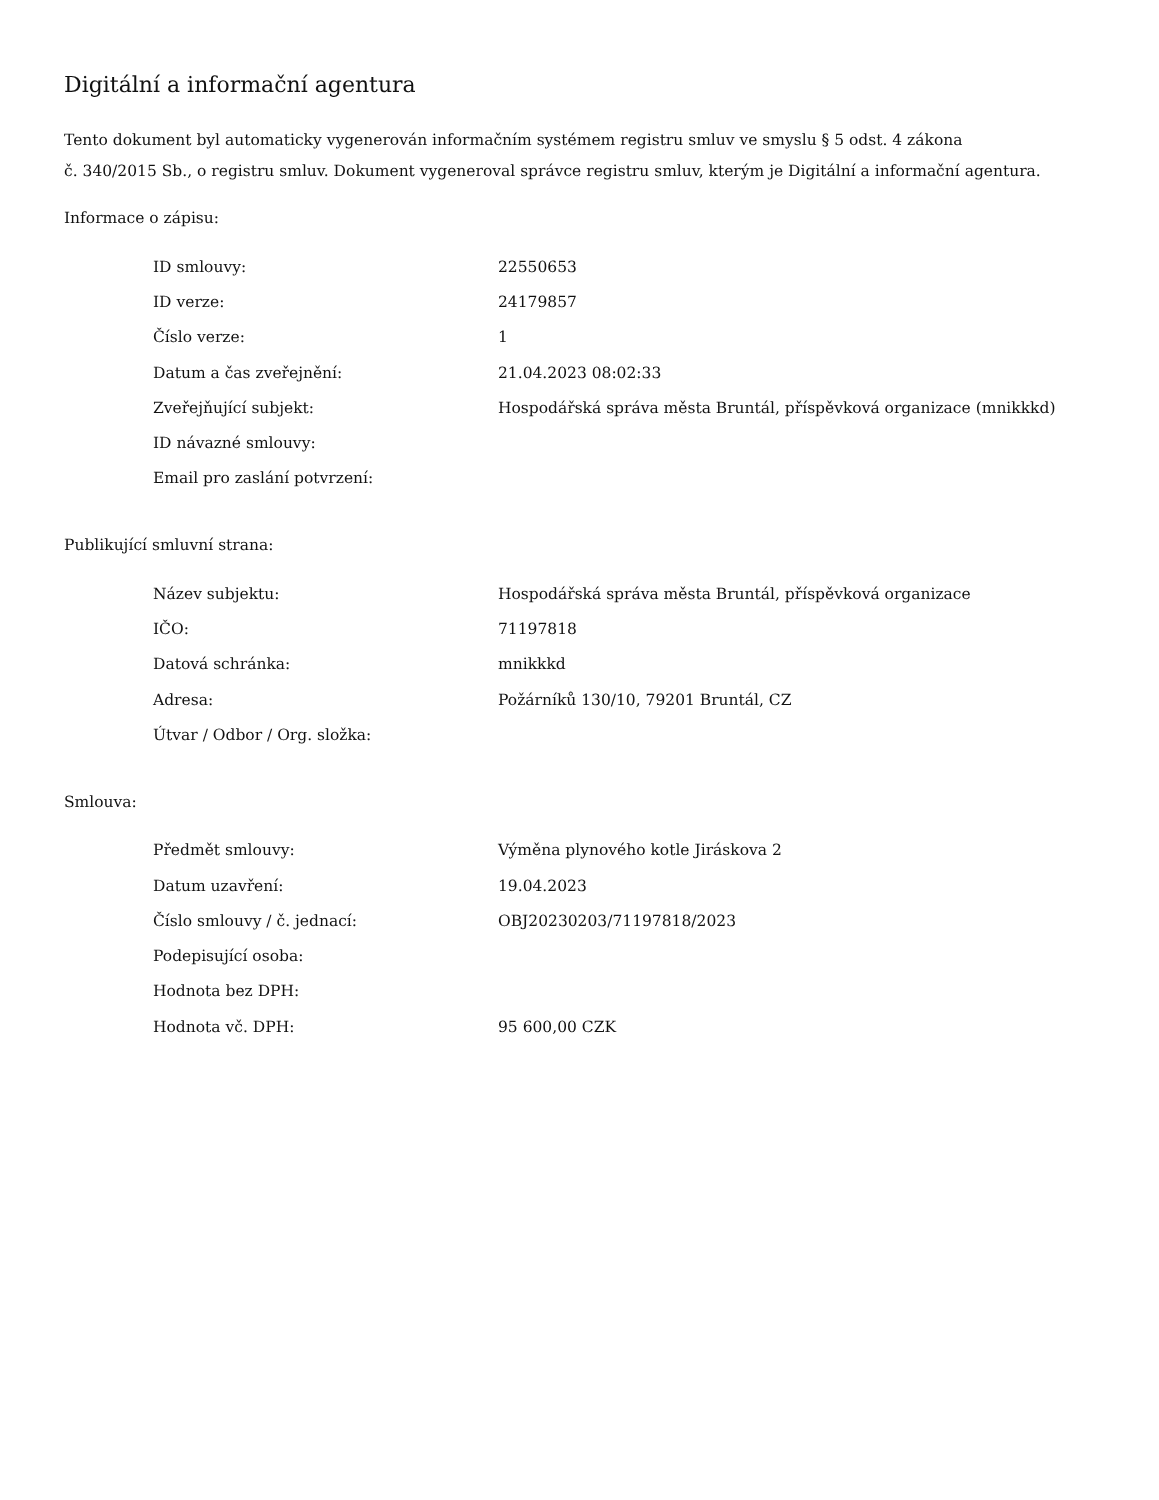Digitální a informační agentura
Tento dokument byl automaticky vygenerován informačním systémem registru smluv ve smyslu § 5 odst. 4 zákona
č. 340/2015 Sb., o registru smluv. Dokument vygeneroval správce registru smluv, kterým je Digitální a informační agentura.
Informace o zápisu:
| ID smlouvy: | 22550653 |
| ID verze: | 24179857 |
| Číslo verze: | 1 |
| Datum a čas zveřejnění: | 21.04.2023 08:02:33 |
| Zveřejňující subjekt: | Hospodářská správa města Bruntál, příspěvková organizace (mnikkkd) |
| ID návazné smlouvy: | |
| Email pro zaslání potvrzení: | |
Publikující smluvní strana:
| Název subjektu: | Hospodářská správa města Bruntál, příspěvková organizace |
| IČO: | 71197818 |
| Datová schránka: | mnikkkd |
| Adresa: | Požárníků 130/10, 79201 Bruntál, CZ |
| Útvar / Odbor / Org. složka: | |
Smlouva:
| Předmět smlouvy: | Výměna plynového kotle Jiráskova 2 |
| Datum uzavření: | 19.04.2023 |
| Číslo smlouvy / č. jednací: | OBJ20230203/71197818/2023 |
| Podepisující osoba: | |
| Hodnota bez DPH: | |
| Hodnota vč. DPH: | 95 600,00 CZK |